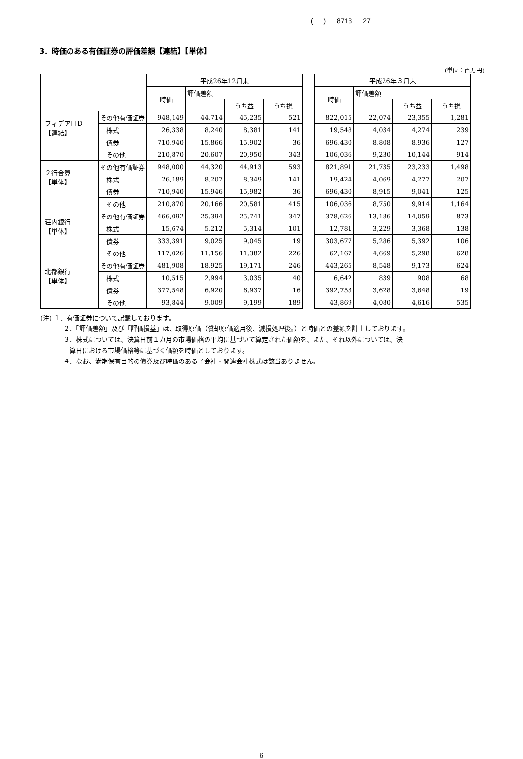( ) 8713 27
3．時価のある有価証券の評価差額【連結】【単体】
(単位：百万円)
| | | 平成26年12月末 | | | | | 平成26年３月末 | | | |
| | | 時価 | 評価差額 | | | | 時価 | 評価差額 | | |
| | | | | うち益 | うち損 | | | | うち益 | うち損 |
| フィデアＨＤ 【連結】 | その他有価証券 | 948,149 | 44,714 | 45,235 | 521 | | 822,015 | 22,074 | 23,355 | 1,281 |
| | 株式 | 26,338 | 8,240 | 8,381 | 141 | | 19,548 | 4,034 | 4,274 | 239 |
| | 債券 | 710,940 | 15,866 | 15,902 | 36 | | 696,430 | 8,808 | 8,936 | 127 |
| | その他 | 210,870 | 20,607 | 20,950 | 343 | | 106,036 | 9,230 | 10,144 | 914 |
| ２行合算 【単体】 | その他有価証券 | 948,000 | 44,320 | 44,913 | 593 | | 821,891 | 21,735 | 23,233 | 1,498 |
| | 株式 | 26,189 | 8,207 | 8,349 | 141 | | 19,424 | 4,069 | 4,277 | 207 |
| | 債券 | 710,940 | 15,946 | 15,982 | 36 | | 696,430 | 8,915 | 9,041 | 125 |
| | その他 | 210,870 | 20,166 | 20,581 | 415 | | 106,036 | 8,750 | 9,914 | 1,164 |
| 荘内銀行 【単体】 | その他有価証券 | 466,092 | 25,394 | 25,741 | 347 | | 378,626 | 13,186 | 14,059 | 873 |
| | 株式 | 15,674 | 5,212 | 5,314 | 101 | | 12,781 | 3,229 | 3,368 | 138 |
| | 債券 | 333,391 | 9,025 | 9,045 | 19 | | 303,677 | 5,286 | 5,392 | 106 |
| | その他 | 117,026 | 11,156 | 11,382 | 226 | | 62,167 | 4,669 | 5,298 | 628 |
| 北都銀行 【単体】 | その他有価証券 | 481,908 | 18,925 | 19,171 | 246 | | 443,265 | 8,548 | 9,173 | 624 |
| | 株式 | 10,515 | 2,994 | 3,035 | 40 | | 6,642 | 839 | 908 | 68 |
| | 債券 | 377,548 | 6,920 | 6,937 | 16 | | 392,753 | 3,628 | 3,648 | 19 |
| | その他 | 93,844 | 9,009 | 9,199 | 189 | | 43,869 | 4,080 | 4,616 | 535 |
(注) １．有価証券について記載しております。
２．「評価差額」及び「評価損益」は、取得原価（償却原価適用後、減損処理後。）と時価との差額を計上しております。
３．株式については、決算日前１カ月の市場価格の平均に基づいて算定された価額を、また、それ以外については、決
　算日における市場価格等に基づく価額を時価としております。
４．なお、満期保有目的の債券及び時価のある子会社・関連会社株式は該当ありません。
6